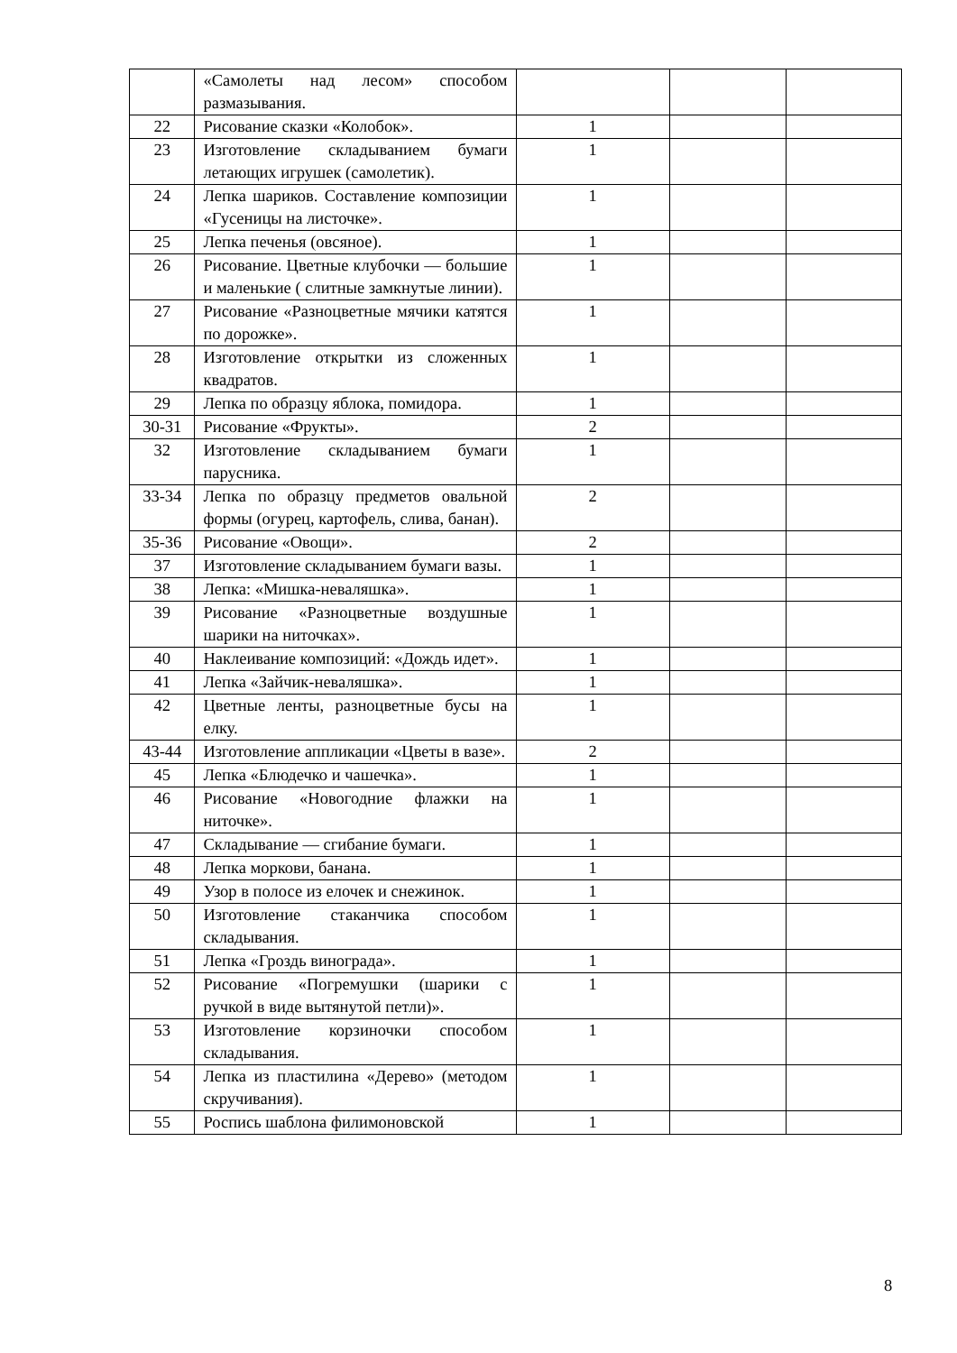| | «Самолеты над лесом» способом размазывания. | | | |
| 22 | Рисование сказки «Колобок». | 1 | | |
| 23 | Изготовление складыванием бумаги летающих игрушек (самолетик). | 1 | | |
| 24 | Лепка шариков. Составление композиции «Гусеницы на листочке». | 1 | | |
| 25 | Лепка печенья (овсяное). | 1 | | |
| 26 | Рисование. Цветные клубочки — большие и маленькие ( слитные замкнутые линии). | 1 | | |
| 27 | Рисование «Разноцветные мячики катятся по дорожке». | 1 | | |
| 28 | Изготовление открытки из сложенных квадратов. | 1 | | |
| 29 | Лепка по образцу яблока, помидора. | 1 | | |
| 30-31 | Рисование «Фрукты». | 2 | | |
| 32 | Изготовление складыванием бумаги парусника. | 1 | | |
| 33-34 | Лепка по образцу предметов овальной формы (огурец, картофель, слива, банан). | 2 | | |
| 35-36 | Рисование «Овощи». | 2 | | |
| 37 | Изготовление складыванием бумаги вазы. | 1 | | |
| 38 | Лепка: «Мишка-неваляшка». | 1 | | |
| 39 | Рисование «Разноцветные воздушные шарики на ниточках». | 1 | | |
| 40 | Наклеивание композиций: «Дождь идет». | 1 | | |
| 41 | Лепка «Зайчик-неваляшка». | 1 | | |
| 42 | Цветные ленты, разноцветные бусы на елку. | 1 | | |
| 43-44 | Изготовление аппликации «Цветы в вазе». | 2 | | |
| 45 | Лепка «Блюдечко и чашечка». | 1 | | |
| 46 | Рисование «Новогодние флажки на ниточке». | 1 | | |
| 47 | Складывание — сгибание бумаги. | 1 | | |
| 48 | Лепка моркови, банана. | 1 | | |
| 49 | Узор в полосе из елочек и снежинок. | 1 | | |
| 50 | Изготовление стаканчика способом складывания. | 1 | | |
| 51 | Лепка «Гроздь винограда». | 1 | | |
| 52 | Рисование «Погремушки (шарики с ручкой в виде вытянутой петли)». | 1 | | |
| 53 | Изготовление корзиночки способом складывания. | 1 | | |
| 54 | Лепка из пластилина «Дерево» (методом скручивания). | 1 | | |
| 55 | Роспись шаблона филимоновской | 1 | | |
8